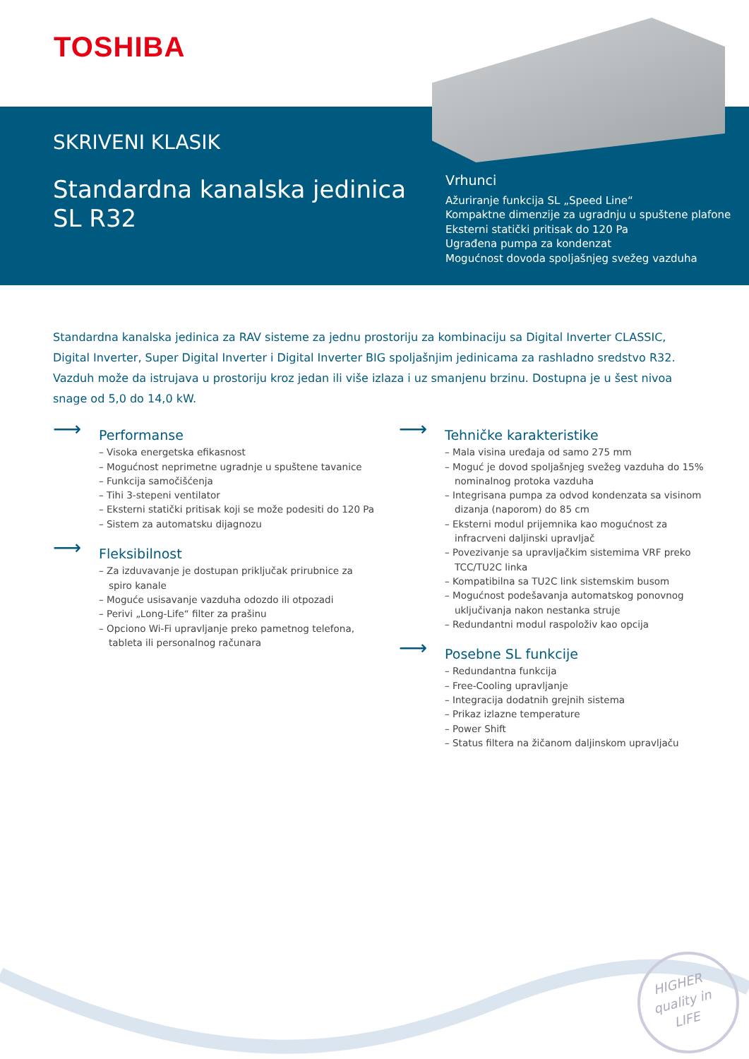TOSHIBA
SKRIVENI KLASIK
Standardna kanalska jedinica
SL R32
Vrhunci
Ažuriranje funkcija SL „Speed Line“
Kompaktne dimenzije za ugradnju u spuštene plafone
Eksterni statički pritisak do 120 Pa
Ugrađena pumpa za kondenzat
Mogućnost dovoda spoljašnjeg svežeg vazduha
Standardna kanalska jedinica za RAV sisteme za jednu prostoriju za kombinaciju sa Digital Inverter CLASSIC, Digital Inverter, Super Digital Inverter i Digital Inverter BIG spoljašnjim jedinicama za rashladno sredstvo R32. Vazduh može da istrujava u prostoriju kroz jedan ili više izlaza i uz smanjenu brzinu. Dostupna je u šest nivoa snage od 5,0 do 14,0 kW.
⟶
Performanse
– Visoka energetska efikasnost
– Mogućnost neprimetne ugradnje u spuštene tavanice
– Funkcija samočišćenja
– Tihi 3-stepeni ventilator
– Eksterni statički pritisak koji se može podesiti do 120 Pa
– Sistem za automatsku dijagnozu
⟶
Fleksibilnost
– Za izduvavanje je dostupan priključak prirubnice za spiro kanale
– Moguće usisavanje vazduha odozdo ili otpozadi
– Perivi „Long-Life“ filter za prašinu
– Opciono Wi-Fi upravljanje preko pametnog telefona, tableta ili personalnog računara
⟶
Tehničke karakteristike
– Mala visina uređaja od samo 275 mm
– Moguć je dovod spoljašnjeg svežeg vazduha do 15% nominalnog protoka vazduha
– Integrisana pumpa za odvod kondenzata sa visinom dizanja (naporom) do 85 cm
– Eksterni modul prijemnika kao mogućnost za infracrveni daljinski upravljač
– Povezivanje sa upravljačkim sistemima VRF preko TCC/TU2C linka
– Kompatibilna sa TU2C link sistemskim busom
– Mogućnost podešavanja automatskog ponovnog uključivanja nakon nestanka struje
– Redundantni modul raspoloživ kao opcija
⟶
Posebne SL funkcije
– Redundantna funkcija
– Free-Cooling upravljanje
– Integracija dodatnih grejnih sistema
– Prikaz izlazne temperature
– Power Shift
– Status filtera na žičanom daljinskom upravljaču
HIGHER
quality in
LIFE